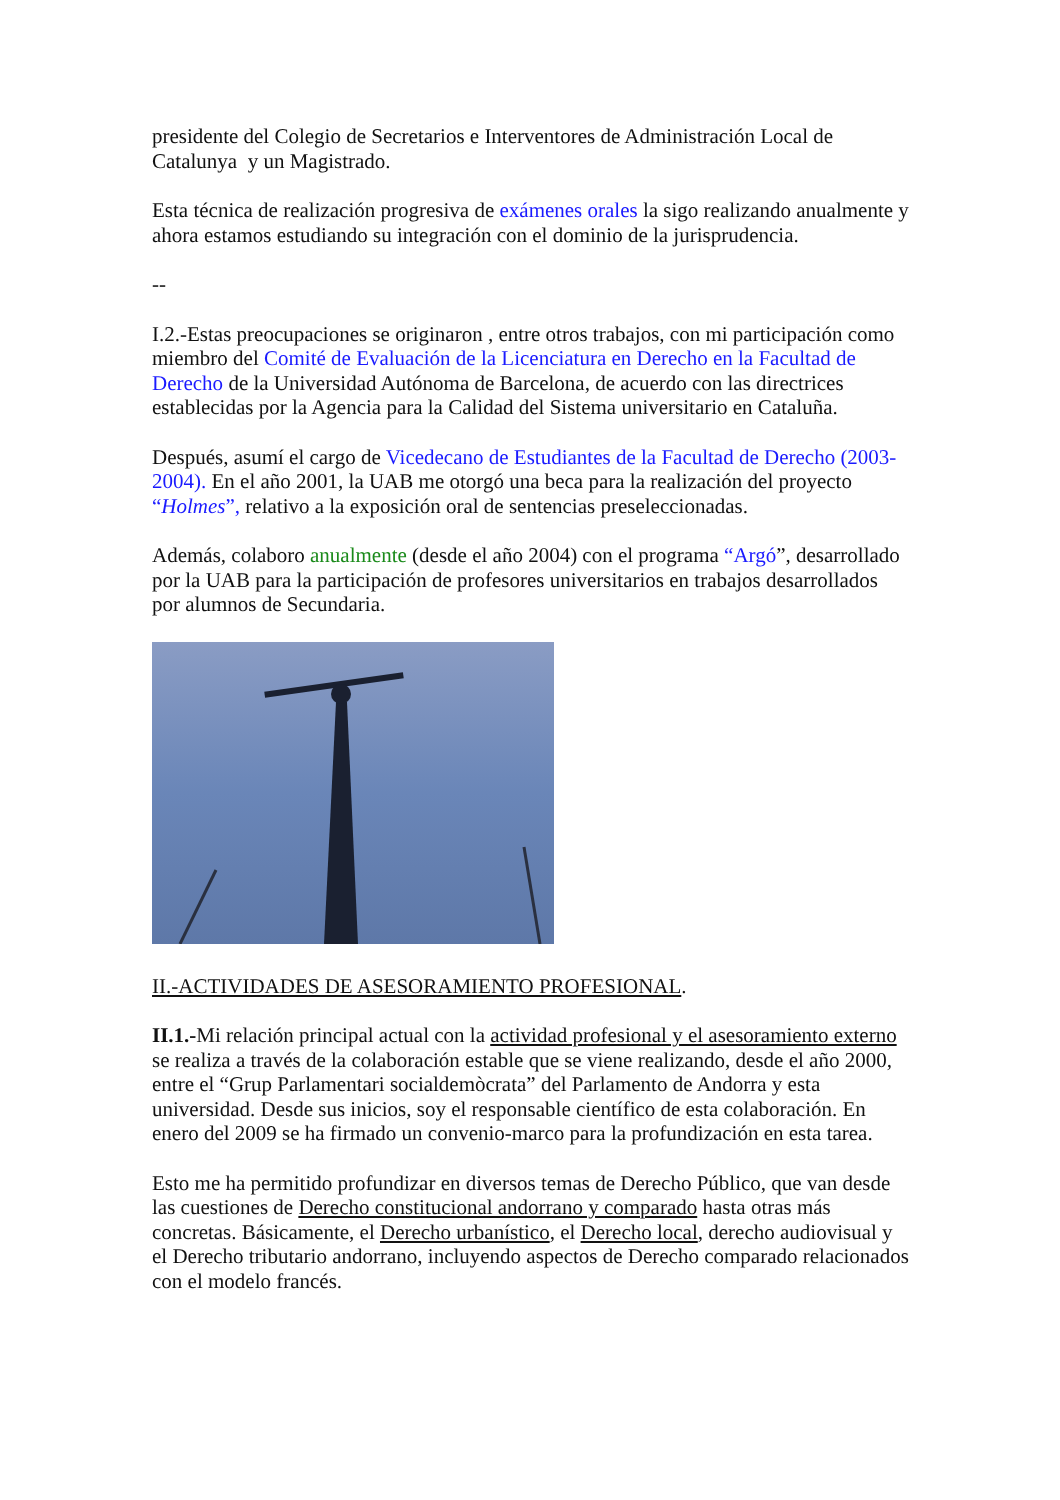presidente del Colegio de Secretarios e Interventores de Administración Local de Catalunya y un Magistrado.
Esta técnica de realización progresiva de exámenes orales la sigo realizando anualmente y ahora estamos estudiando su integración con el dominio de la jurisprudencia.
--
I.2.-Estas preocupaciones se originaron , entre otros trabajos, con mi participación como miembro del Comité de Evaluación de la Licenciatura en Derecho en la Facultad de Derecho de la Universidad Autónoma de Barcelona, de acuerdo con las directrices establecidas por la Agencia para la Calidad del Sistema universitario en Cataluña.
Después, asumí el cargo de Vicedecano de Estudiantes de la Facultad de Derecho (2003-2004). En el año 2001, la UAB me otorgó una beca para la realización del proyecto “Holmes”, relativo a la exposición oral de sentencias preseleccionadas.
Además, colaboro anualmente (desde el año 2004) con el programa “Argó”, desarrollado por la UAB para la participación de profesores universitarios en trabajos desarrollados por alumnos de Secundaria.
II.-ACTIVIDADES DE ASESORAMIENTO PROFESIONAL.
II.1.-Mi relación principal actual con la actividad profesional y el asesoramiento externo se realiza a través de la colaboración estable que se viene realizando, desde el año 2000, entre el “Grup Parlamentari socialdemòcrata” del Parlamento de Andorra y esta universidad. Desde sus inicios, soy el responsable científico de esta colaboración. En enero del 2009 se ha firmado un convenio-marco para la profundización en esta tarea.
Esto me ha permitido profundizar en diversos temas de Derecho Público, que van desde las cuestiones de Derecho constitucional andorrano y comparado hasta otras más concretas. Básicamente, el Derecho urbanístico, el Derecho local, derecho audiovisual y el Derecho tributario andorrano, incluyendo aspectos de Derecho comparado relacionados con el modelo francés.